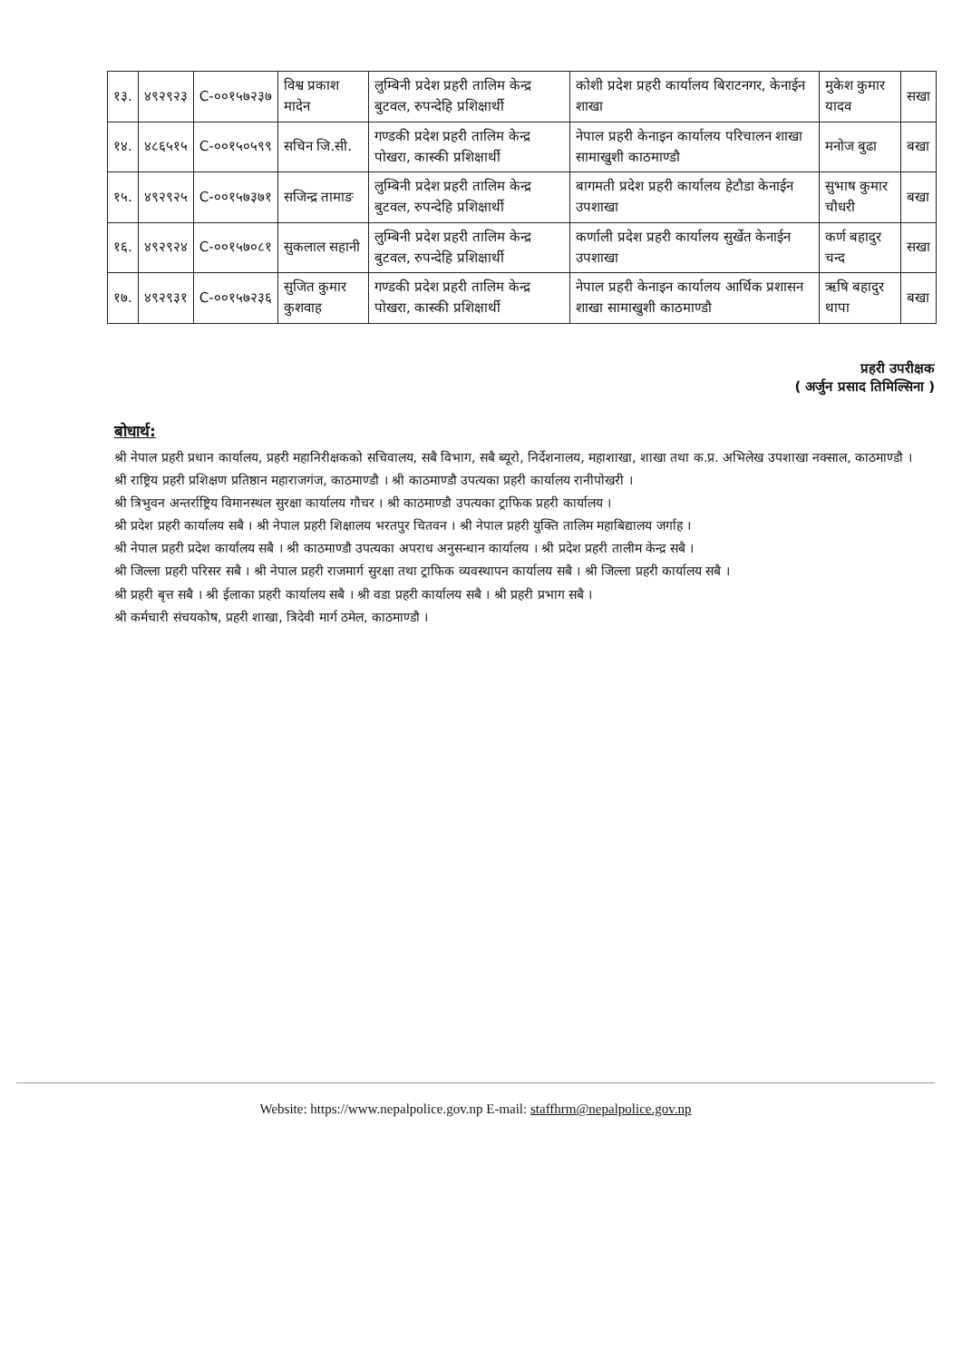| १३. | ४९२९२३ | C-००१५७२३७ | विश्व प्रकाश मादेन | लुम्बिनी प्रदेश प्रहरी तालिम केन्द्र बुटवल, रुपन्देहि प्रशिक्षार्थी | कोशी प्रदेश प्रहरी कार्यालय बिराटनगर, केनाईन शाखा | मुकेश कुमार यादव | सखा |
| १४. | ४८६५१५ | C-००१५०५९९ | सचिन जि.सी. | गण्डकी प्रदेश प्रहरी तालिम केन्द्र पोखरा, कास्की प्रशिक्षार्थी | नेपाल प्रहरी केनाइन कार्यालय परिचालन शाखा सामाखुशी काठमाण्डौ | मनोज बुढा | बखा |
| १५. | ४९२९२५ | C-००१५७३७१ | सजिन्द्र तामाङ | लुम्बिनी प्रदेश प्रहरी तालिम केन्द्र बुटवल, रुपन्देहि प्रशिक्षार्थी | बागमती प्रदेश प्रहरी कार्यालय हेटौडा केनाईन उपशाखा | सुभाष कुमार चौधरी | बखा |
| १६. | ४९२९२४ | C-००१५७०८१ | सुकलाल सहानी | लुम्बिनी प्रदेश प्रहरी तालिम केन्द्र बुटवल, रुपन्देहि प्रशिक्षार्थी | कर्णाली प्रदेश प्रहरी कार्यालय सुर्खेत केनाईन उपशाखा | कर्ण बहादुर चन्द | सखा |
| १७. | ४९२९३१ | C-००१५७२३६ | सुजित कुमार कुशवाह | गण्डकी प्रदेश प्रहरी तालिम केन्द्र पोखरा, कास्की प्रशिक्षार्थी | नेपाल प्रहरी केनाइन कार्यालय आर्थिक प्रशासन शाखा सामाखुशी काठमाण्डौ | ऋषि बहादुर थापा | बखा |
प्रहरी उपरीक्षक
( अर्जुन प्रसाद तिमिल्सिना )
बोधार्थ:
श्री नेपाल प्रहरी प्रधान कार्यालय, प्रहरी महानिरीक्षकको सचिवालय, सबै विभाग, सबै ब्यूरो, निर्देशनालय, महाशाखा, शाखा तथा क.प्र. अभिलेख उपशाखा नक्साल, काठमाण्डौ ।
श्री राष्ट्रिय प्रहरी प्रशिक्षण प्रतिष्ठान महाराजगंज, काठमाण्डौ । श्री काठमाण्डौ उपत्यका प्रहरी कार्यालय रानीपोखरी ।
श्री त्रिभुवन अन्तर्राष्ट्रिय विमानस्थल सुरक्षा कार्यालय गौचर । श्री काठमाण्डौ उपत्यका ट्राफिक प्रहरी कार्यालय ।
श्री प्रदेश प्रहरी कार्यालय सबै । श्री नेपाल प्रहरी शिक्षालय भरतपुर चितवन । श्री नेपाल प्रहरी युक्ति तालिम महाबिद्यालय जर्गाह ।
श्री नेपाल प्रहरी प्रदेश कार्यालय सबै । श्री काठमाण्डौ उपत्यका अपराध अनुसन्धान कार्यालय । श्री प्रदेश प्रहरी तालीम केन्द्र सबै ।
श्री जिल्ला प्रहरी परिसर सबै । श्री नेपाल प्रहरी राजमार्ग सुरक्षा तथा ट्राफिक व्यवस्थापन कार्यालय सबै । श्री जिल्ला प्रहरी कार्यालय सबै ।
श्री प्रहरी बृत्त सबै । श्री ईलाका प्रहरी कार्यालय सबै । श्री वडा प्रहरी कार्यालय सबै । श्री प्रहरी प्रभाग सबै ।
श्री कर्मचारी संचयकोष, प्रहरी शाखा, त्रिदेवी मार्ग ठमेल, काठमाण्डौ ।
Website: https://www.nepalpolice.gov.np E-mail: staffhrm@nepalpolice.gov.np